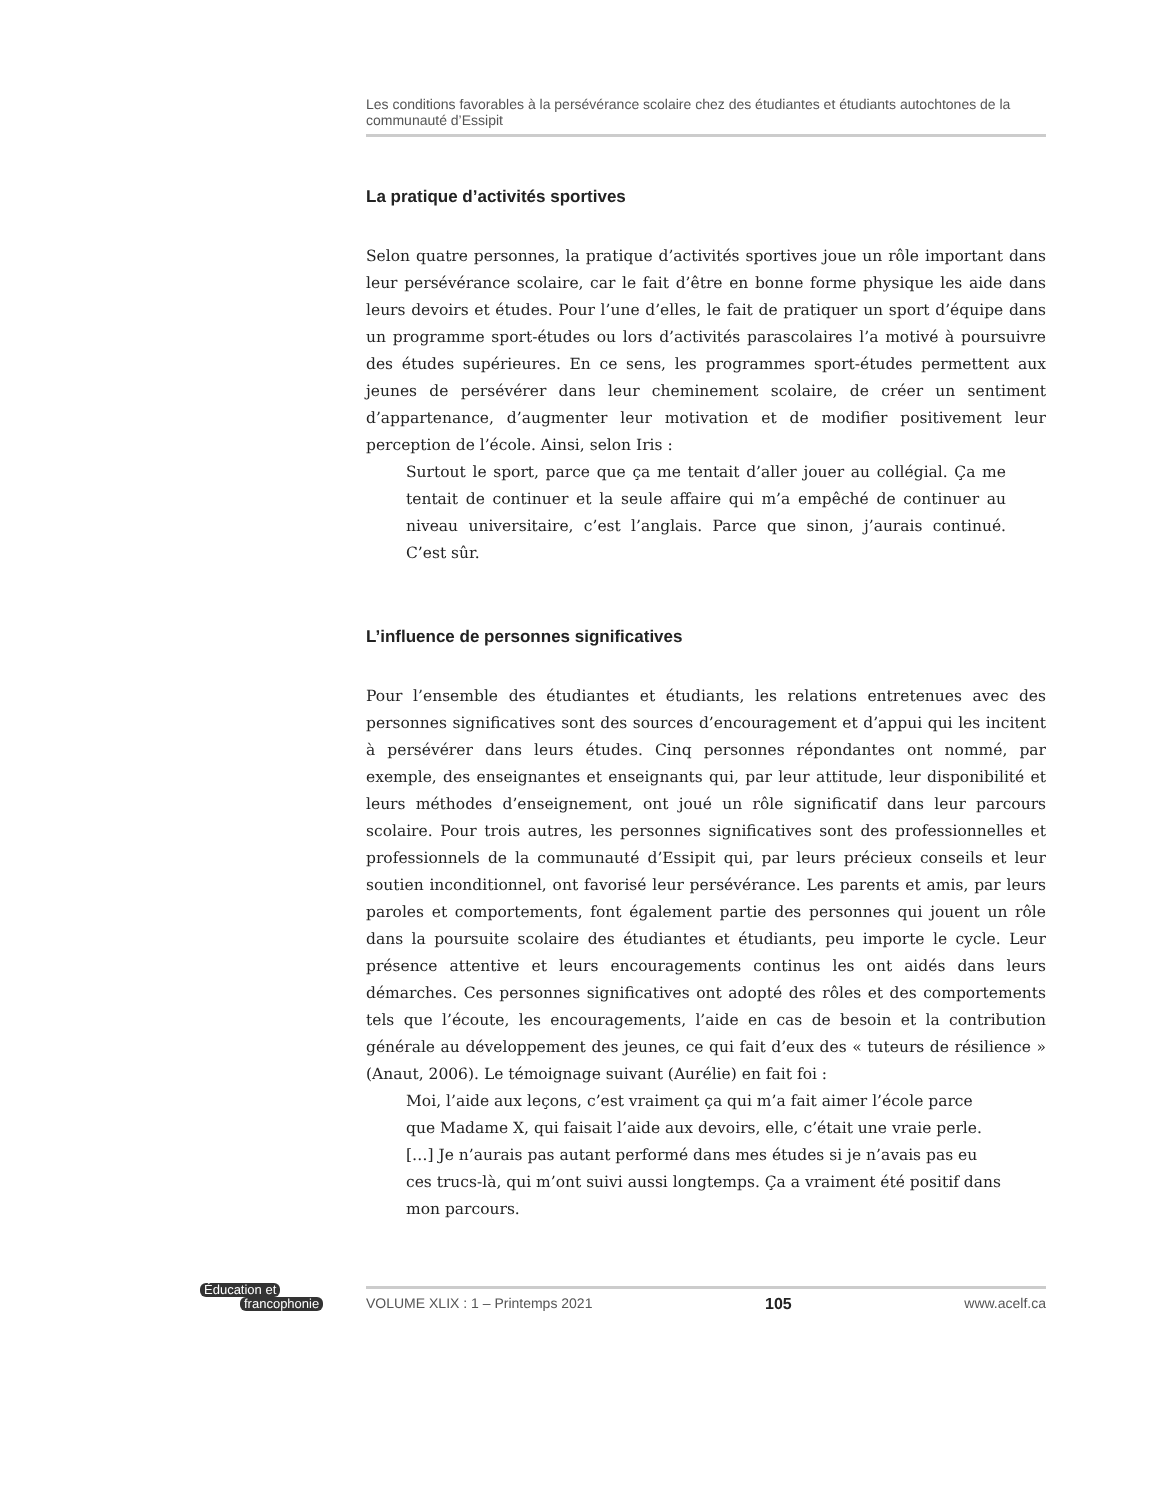Les conditions favorables à la persévérance scolaire chez des étudiantes et étudiants autochtones de la communauté d’Essipit
La pratique d’activités sportives
Selon quatre personnes, la pratique d’activités sportives joue un rôle important dans leur persévérance scolaire, car le fait d’être en bonne forme physique les aide dans leurs devoirs et études. Pour l’une d’elles, le fait de pratiquer un sport d’équipe dans un programme sport-études ou lors d’activités parascolaires l’a motivé à poursuivre des études supérieures. En ce sens, les programmes sport-études permettent aux jeunes de persévérer dans leur cheminement scolaire, de créer un sentiment d’appartenance, d’augmenter leur motivation et de modifier positivement leur perception de l’école. Ainsi, selon Iris :
Surtout le sport, parce que ça me tentait d’aller jouer au collégial. Ça me tentait de continuer et la seule affaire qui m’a empêché de continuer au niveau universitaire, c’est l’anglais. Parce que sinon, j’aurais continué. C’est sûr.
L’influence de personnes significatives
Pour l’ensemble des étudiantes et étudiants, les relations entretenues avec des personnes significatives sont des sources d’encouragement et d’appui qui les incitent à persévérer dans leurs études. Cinq personnes répondantes ont nommé, par exemple, des enseignantes et enseignants qui, par leur attitude, leur disponibilité et leurs méthodes d’enseignement, ont joué un rôle significatif dans leur parcours scolaire. Pour trois autres, les personnes significatives sont des professionnelles et professionnels de la communauté d’Essipit qui, par leurs précieux conseils et leur soutien inconditionnel, ont favorisé leur persévérance. Les parents et amis, par leurs paroles et comportements, font également partie des personnes qui jouent un rôle dans la poursuite scolaire des étudiantes et étudiants, peu importe le cycle. Leur présence attentive et leurs encouragements continus les ont aidés dans leurs démarches. Ces personnes significatives ont adopté des rôles et des comportements tels que l’écoute, les encouragements, l’aide en cas de besoin et la contribution générale au développement des jeunes, ce qui fait d’eux des « tuteurs de résilience » (Anaut, 2006). Le témoignage suivant (Aurélie) en fait foi :
Moi, l’aide aux leçons, c’est vraiment ça qui m’a fait aimer l’école parce que Madame X, qui faisait l’aide aux devoirs, elle, c’était une vraie perle. […] Je n’aurais pas autant performé dans mes études si je n’avais pas eu ces trucs-là, qui m’ont suivi aussi longtemps. Ça a vraiment été positif dans mon parcours.
Éducation et
francophonie
VOLUME XLIX : 1 – Printemps 2021 105 www.acelf.ca